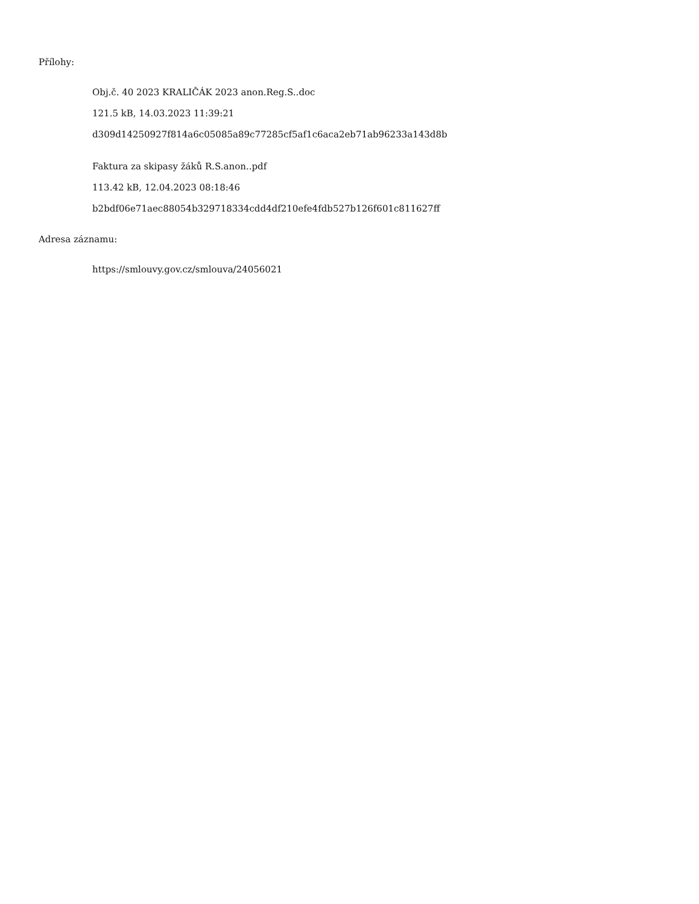Přílohy:
Obj.č. 40 2023 KRALIČÁK 2023 anon.Reg.S..doc
121.5 kB, 14.03.2023 11:39:21
d309d14250927f814a6c05085a89c77285cf5af1c6aca2eb71ab96233a143d8b
Faktura za skipasy žáků R.S.anon..pdf
113.42 kB, 12.04.2023 08:18:46
b2bdf06e71aec88054b329718334cdd4df210efe4fdb527b126f601c811627ff
Adresa záznamu:
https://smlouvy.gov.cz/smlouva/24056021